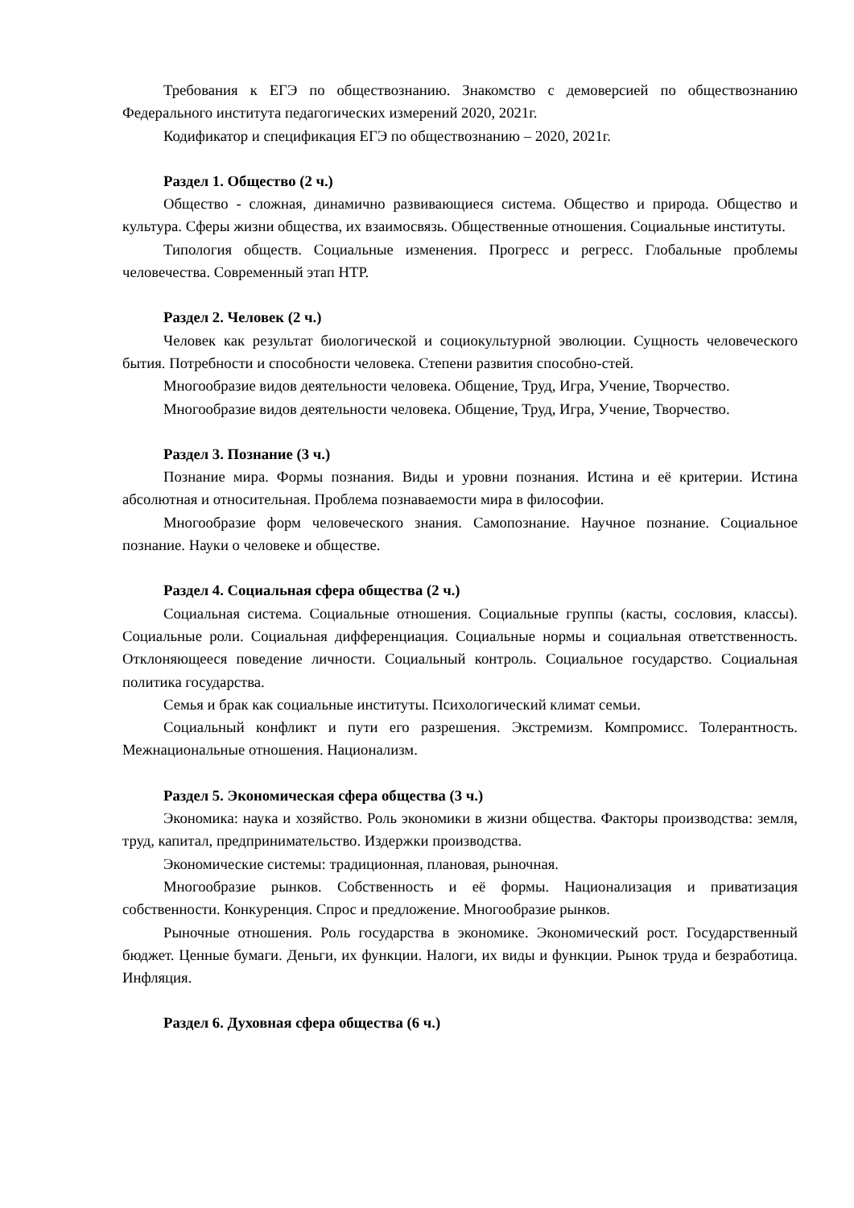Требования к ЕГЭ по обществознанию. Знакомство с демоверсией по обществознанию Федерального института педагогических измерений 2020, 2021г.
Кодификатор и спецификация ЕГЭ по обществознанию – 2020, 2021г.
Раздел 1. Общество (2 ч.)
Общество - сложная, динамично развивающиеся система. Общество и природа. Общество и культура. Сферы жизни общества, их взаимосвязь. Общественные отношения. Социальные институты.
Типология обществ. Социальные изменения. Прогресс и регресс. Глобальные проблемы человечества. Современный этап НТР.
Раздел 2. Человек (2 ч.)
Человек как результат биологической и социокультурной эволюции. Сущность человеческого бытия. Потребности и способности человека. Степени развития способно-стей.
Многообразие видов деятельности человека. Общение, Труд, Игра, Учение, Творчество.
Многообразие видов деятельности человека. Общение, Труд, Игра, Учение, Творчество.
Раздел 3. Познание (3 ч.)
Познание мира. Формы познания. Виды и уровни познания. Истина и её критерии. Истина абсолютная и относительная. Проблема познаваемости мира в философии.
Многообразие форм человеческого знания. Самопознание. Научное познание. Социальное познание. Науки о человеке и обществе.
Раздел 4. Социальная сфера общества (2 ч.)
Социальная система. Социальные отношения. Социальные группы (касты, сословия, классы). Социальные роли. Социальная дифференциация. Социальные нормы и социальная ответственность. Отклоняющееся поведение личности. Социальный контроль. Социальное государство. Социальная политика государства.
Семья и брак как социальные институты. Психологический климат семьи.
Социальный конфликт и пути его разрешения. Экстремизм. Компромисс. Толерантность. Межнациональные отношения. Национализм.
Раздел 5. Экономическая сфера общества (3 ч.)
Экономика: наука и хозяйство. Роль экономики в жизни общества. Факторы производства: земля, труд, капитал, предпринимательство. Издержки производства.
Экономические системы: традиционная, плановая, рыночная.
Многообразие рынков. Собственность и её формы. Национализация и приватизация собственности. Конкуренция. Спрос и предложение. Многообразие рынков.
Рыночные отношения. Роль государства в экономике. Экономический рост. Государственный бюджет. Ценные бумаги. Деньги, их функции. Налоги, их виды и функции. Рынок труда и безработица. Инфляция.
Раздел 6. Духовная сфера общества (6 ч.)